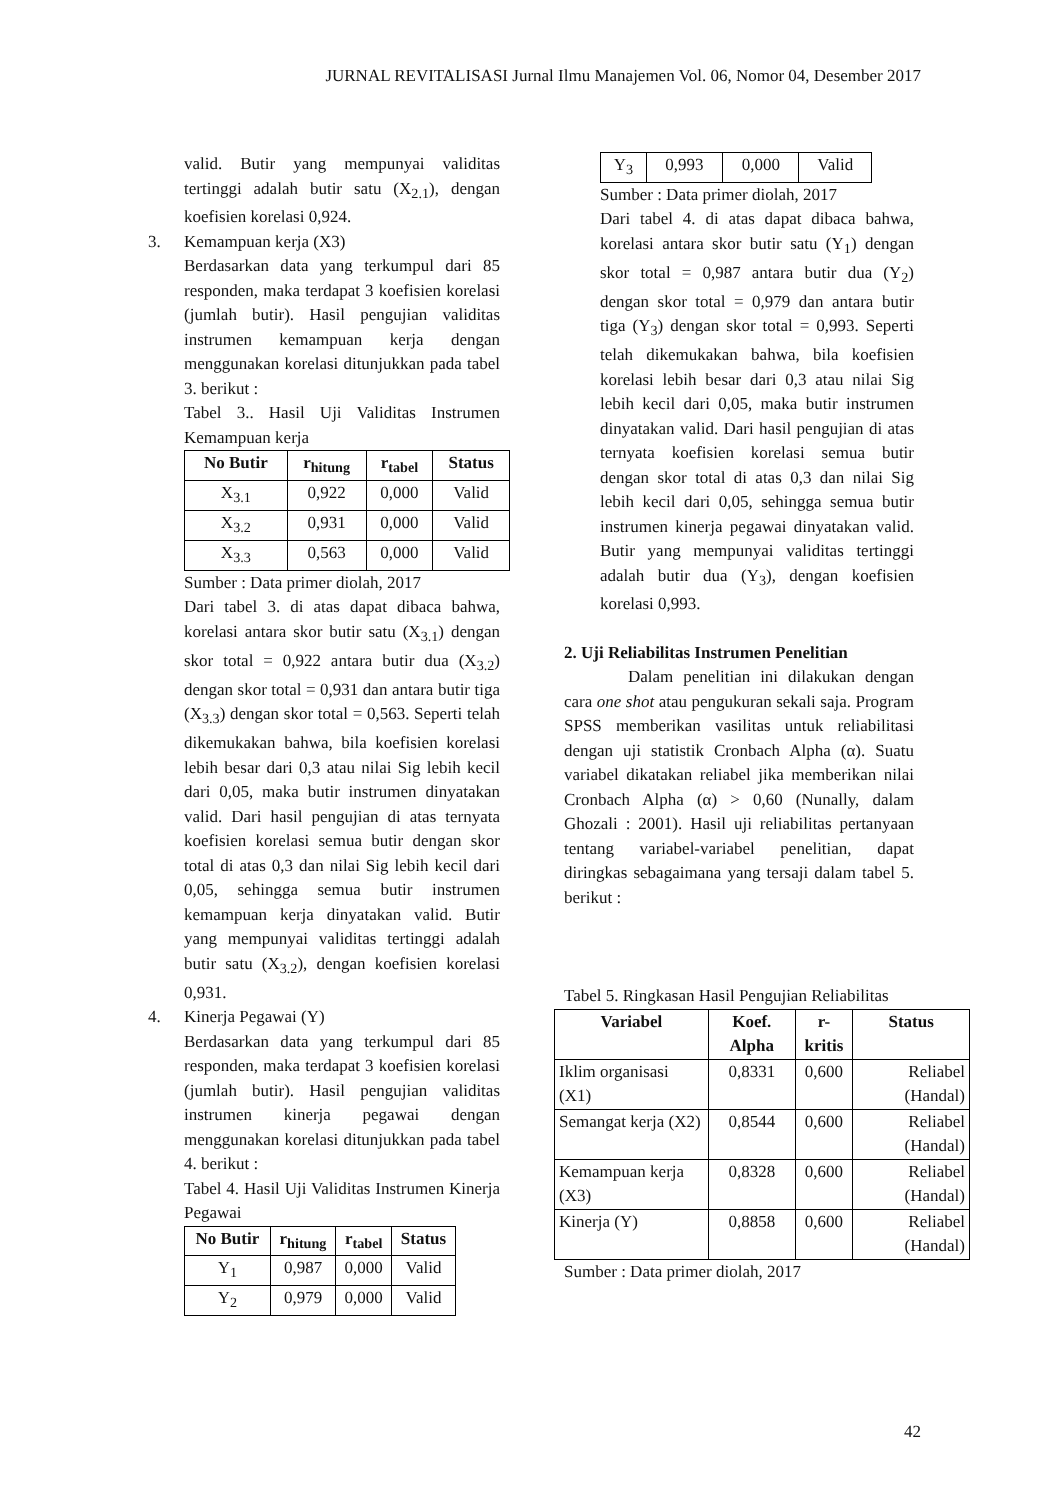JURNAL REVITALISASI Jurnal Ilmu Manajemen Vol. 06, Nomor 04, Desember 2017
valid. Butir yang mempunyai validitas tertinggi adalah butir satu (X<sub>2.1</sub>), dengan koefisien korelasi 0,924.
3. Kemampuan kerja (X3)
Berdasarkan data yang terkumpul dari 85 responden, maka terdapat 3 koefisien korelasi (jumlah butir). Hasil pengujian validitas instrumen kemampuan kerja dengan menggunakan korelasi ditunjukkan pada tabel 3. berikut :
Tabel 3.. Hasil Uji Validitas Instrumen Kemampuan kerja
| No Butir | r<sub>hitung</sub> | r<sub>tabel</sub> | Status |
| --- | --- | --- | --- |
| X<sub>3.1</sub> | 0,922 | 0,000 | Valid |
| X<sub>3.2</sub> | 0,931 | 0,000 | Valid |
| X<sub>3.3</sub> | 0,563 | 0,000 | Valid |
Sumber : Data primer diolah, 2017
Dari tabel 3. di atas dapat dibaca bahwa, korelasi antara skor butir satu (X<sub>3.1</sub>) dengan skor total = 0,922 antara butir dua (X<sub>3.2</sub>) dengan skor total = 0,931 dan antara butir tiga (X<sub>3.3</sub>) dengan skor total = 0,563. Seperti telah dikemukakan bahwa, bila koefisien korelasi lebih besar dari 0,3 atau nilai Sig lebih kecil dari 0,05, maka butir instrumen dinyatakan valid. Dari hasil pengujian di atas ternyata koefisien korelasi semua butir dengan skor total di atas 0,3 dan nilai Sig lebih kecil dari 0,05, sehingga semua butir instrumen kemampuan kerja dinyatakan valid. Butir yang mempunyai validitas tertinggi adalah butir satu (X<sub>3.2</sub>), dengan koefisien korelasi 0,931.
4. Kinerja Pegawai (Y)
Berdasarkan data yang terkumpul dari 85 responden, maka terdapat 3 koefisien korelasi (jumlah butir). Hasil pengujian validitas instrumen kinerja pegawai dengan menggunakan korelasi ditunjukkan pada tabel 4. berikut :
Tabel 4. Hasil Uji Validitas Instrumen Kinerja Pegawai
| No Butir | r<sub>hitung</sub> | r<sub>tabel</sub> | Status |
| --- | --- | --- | --- |
| Y<sub>1</sub> | 0,987 | 0,000 | Valid |
| Y<sub>2</sub> | 0,979 | 0,000 | Valid |
| Y<sub>3</sub> | 0,993 | 0,000 | Valid |
Sumber : Data primer diolah, 2017
Dari tabel 4. di atas dapat dibaca bahwa, korelasi antara skor butir satu (Y<sub>1</sub>) dengan skor total = 0,987 antara butir dua (Y<sub>2</sub>) dengan skor total = 0,979 dan antara butir tiga (Y<sub>3</sub>) dengan skor total = 0,993. Seperti telah dikemukakan bahwa, bila koefisien korelasi lebih besar dari 0,3 atau nilai Sig lebih kecil dari 0,05, maka butir instrumen dinyatakan valid. Dari hasil pengujian di atas ternyata koefisien korelasi semua butir dengan skor total di atas 0,3 dan nilai Sig lebih kecil dari 0,05, sehingga semua butir instrumen kinerja pegawai dinyatakan valid. Butir yang mempunyai validitas tertinggi adalah butir dua (Y<sub>3</sub>), dengan koefisien korelasi 0,993.
2. Uji Reliabilitas Instrumen Penelitian
Dalam penelitian ini dilakukan dengan cara one shot atau pengukuran sekali saja. Program SPSS memberikan vasilitas untuk reliabilitasi dengan uji statistik Cronbach Alpha (α). Suatu variabel dikatakan reliabel jika memberikan nilai Cronbach Alpha (α) > 0,60 (Nunally, dalam Ghozali : 2001). Hasil uji reliabilitas pertanyaan tentang variabel-variabel penelitian, dapat diringkas sebagaimana yang tersaji dalam tabel 5. berikut :
Tabel 5. Ringkasan Hasil Pengujian Reliabilitas
| Variabel | Koef. Alpha | r-kritis | Status |
| --- | --- | --- | --- |
| Iklim organisasi (X1) | 0,8331 | 0,600 | Reliabel (Handal) |
| Semangat kerja (X2) | 0,8544 | 0,600 | Reliabel (Handal) |
| Kemampuan kerja (X3) | 0,8328 | 0,600 | Reliabel (Handal) |
| Kinerja (Y) | 0,8858 | 0,600 | Reliabel (Handal) |
Sumber : Data primer diolah, 2017
42